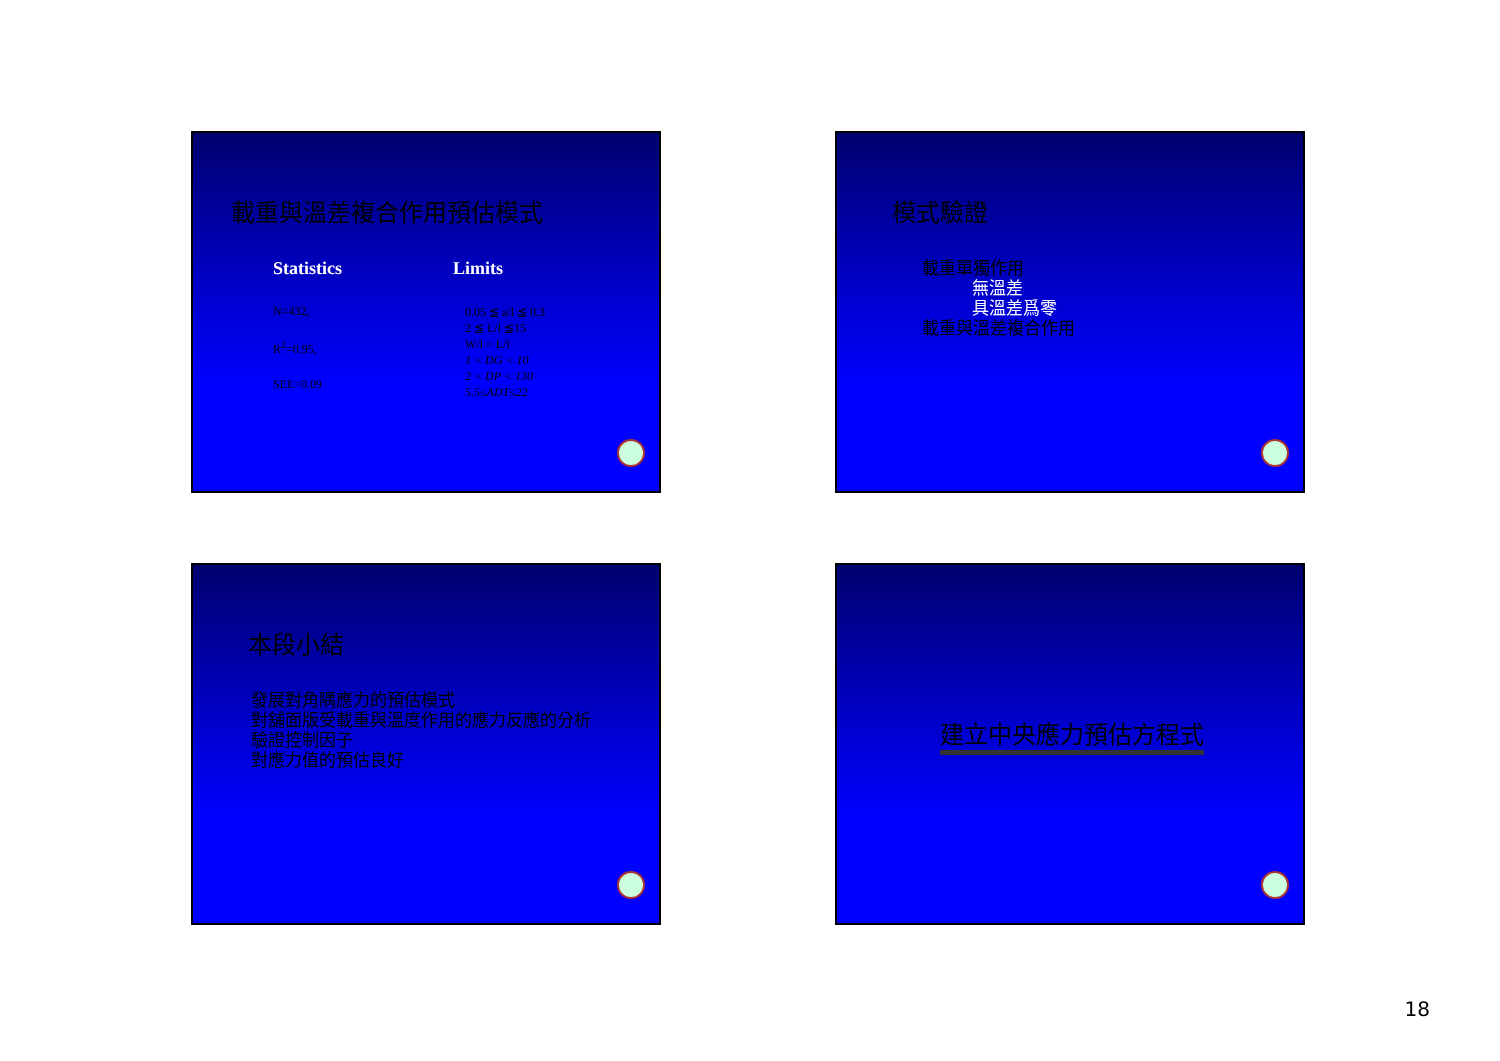載重與溫差複合作用預估模式
Statistics
N=432,
R<sup>2</sup>=0.95,
SEE=0.09
Limits
0.05 ≦ a/l ≦ 0.3
2 ≦ L/l ≦15
W/l = L/l
1 < DG < 10
2 < DP < 130
5.5≤ADT≤22
模式驗證
載重單獨作用
無溫差
具溫差爲零
載重與溫差複合作用
本段小結
發展對角隅應力的預估模式
對舖面版受載重與溫度作用的應力反應的分析
驗證控制因子
對應力值的預估良好
建立中央應力預估方程式
18